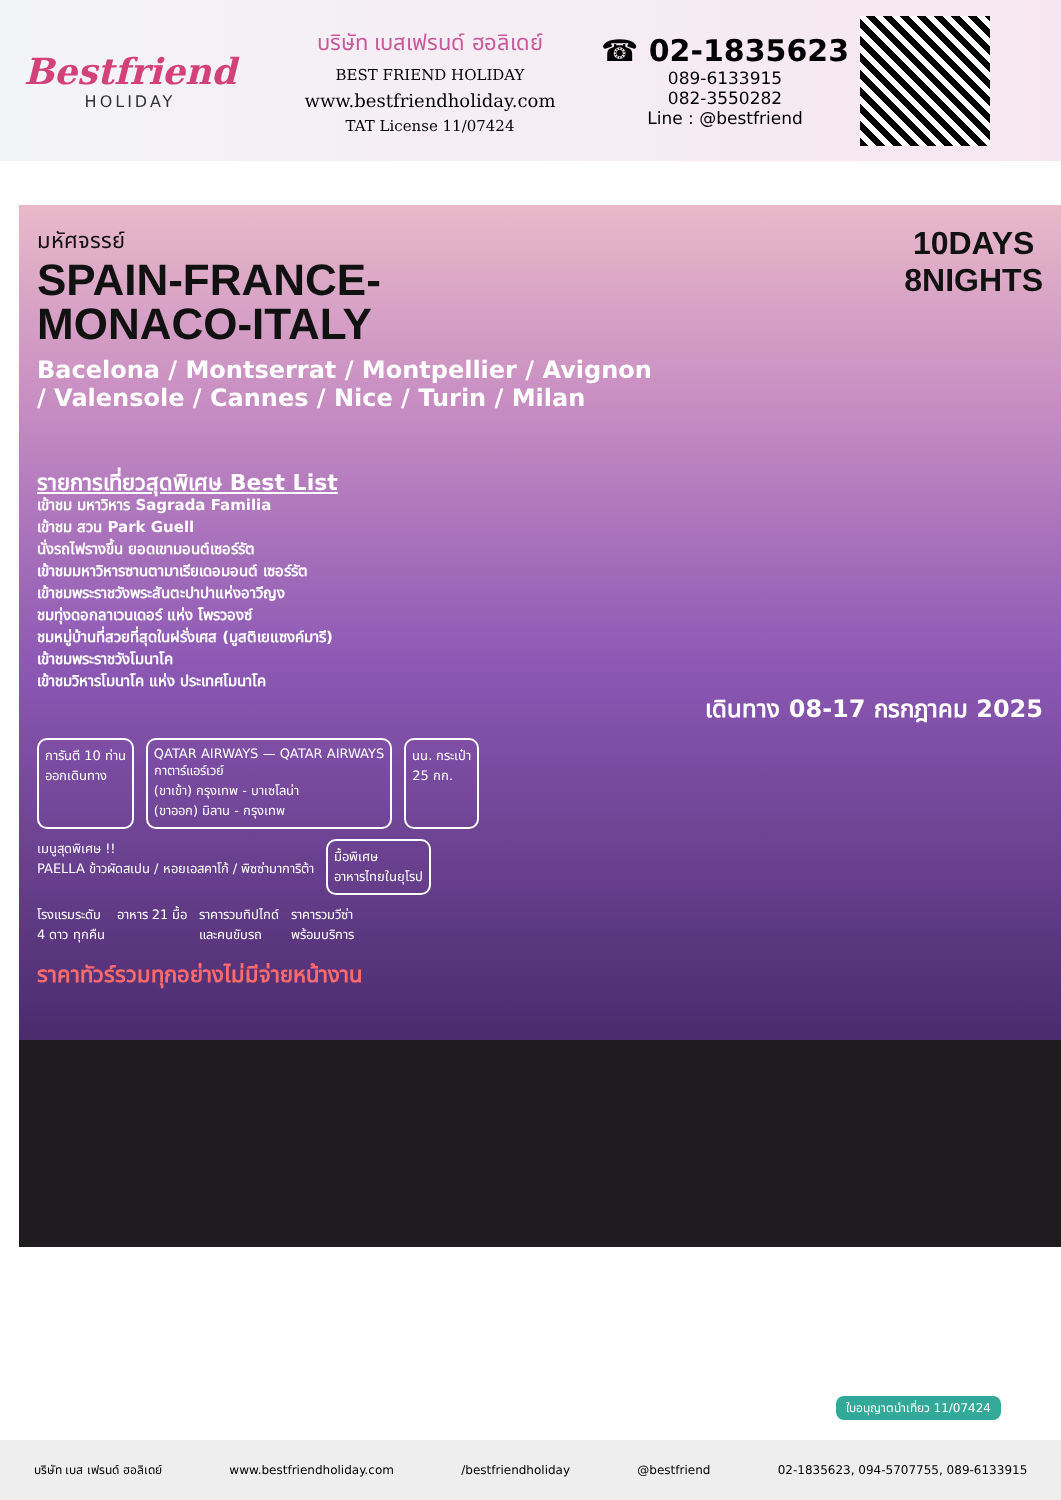Bestfriend
HOLIDAY
บริษัท เบสเฟรนด์ ฮอลิเดย์
BEST FRIEND HOLIDAY
www.bestfriendholiday.com
TAT License 11/07424
☎ 02-1835623
089-6133915
082-3550282
Line : @bestfriend
10DAYS
8NIGHTS
มหัศจรรย์
SPAIN-FRANCE-
MONACO-ITALY
Bacelona / Montserrat / Montpellier / Avignon
/ Valensole / Cannes / Nice / Turin / Milan
รายการเที่ยวสุดพิเศษ Best List
เข้าชม มหาวิหาร Sagrada Familia
เข้าชม สวน Park Guell
นั่งรถไฟรางขึ้น ยอดเขามอนต์เซอร์รัต
เข้าชมมหาวิหารซานตามาเรียเดอมอนต์ เซอร์รัต
เข้าชมพระราชวังพระสันตะปาปาแห่งอาวีญง
ชมทุ่งดอกลาเวนเดอร์ แห่ง โพรวองซ์
ชมหมู่บ้านที่สวยที่สุดในฝรั่งเศส (มูสติเยแซงค์มารี)
เข้าชมพระราชวังโมนาโค
เข้าชมวิหารโมนาโค แห่ง ประเทศโมนาโค
เดินทาง 08-17 กรกฎาคม 2025
การันตี 10 ท่าน
ออกเดินทาง
QATAR AIRWAYS — QATAR AIRWAYS
กาตาร์แอร์เวย์
(ขาเข้า) กรุงเทพ - บาเซโลน่า
(ขาออก) มิลาน - กรุงเทพ
นน. กระเป๋า
25 กก.
เมนูสุดพิเศษ !!
PAELLA ข้าวผัดสเปน / หอยเอสคาโก้ / พิซซ่ามาการิต้า
มื้อพิเศษ
อาหารไทยในยุโรป
โรงแรมระดับ
4 ดาว ทุกคืน
อาหาร 21 มื้อ ราคารวมทิปไกด์
และคนขับรถ
ราคารวมวีซ่า
พร้อมบริการ
ราคาทัวร์รวมทุกอย่างไม่มีจ่ายหน้างาน
ใบอนุญาตนำเที่ยว 11/07424
บริษัท เบส เฟรนด์ ฮอลิเดย์ www.bestfriendholiday.com /bestfriendholiday @bestfriend 02-1835623, 094-5707755, 089-6133915